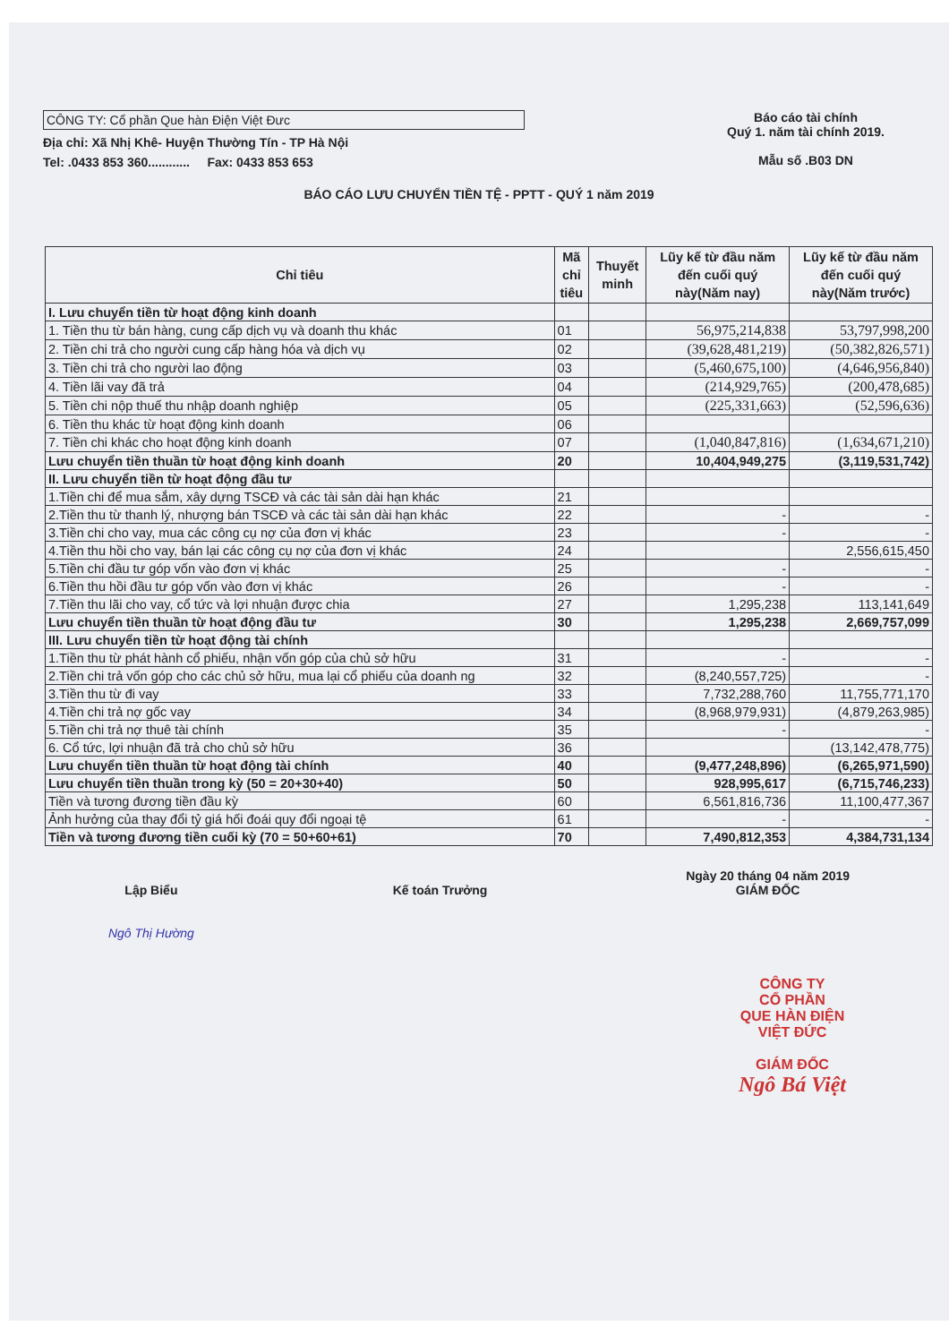CÔNG TY: Cổ phần Que hàn Điện Việt Đưc
Địa chỉ: Xã Nhị Khê- Huyện Thường Tín - TP Hà Nội
Tel: .0433 853 360............ Fax: 0433 853 653
Báo cáo tài chính
Quý 1. năm tài chính 2019.
Mẫu số .B03 DN
BÁO CÁO LƯU CHUYỂN TIỀN TỆ - PPTT - QUÝ 1 năm 2019
| Chỉ tiêu | Mã chỉ tiêu | Thuyết minh | Lũy kế từ đầu năm đến cuối quý này(Năm nay) | Lũy kế từ đầu năm đến cuối quý này(Năm trước) |
| --- | --- | --- | --- | --- |
| I. Lưu chuyển tiền từ hoạt động kinh doanh | | | | |
| 1. Tiền thu từ bán hàng, cung cấp dịch vụ và doanh thu khác | 01 | | 56,975,214,838 | 53,797,998,200 |
| 2. Tiền chi trả cho người cung cấp hàng hóa và dịch vụ | 02 | | (39,628,481,219) | (50,382,826,571) |
| 3. Tiền chi trả cho người lao động | 03 | | (5,460,675,100) | (4,646,956,840) |
| 4. Tiền lãi vay đã trả | 04 | | (214,929,765) | (200,478,685) |
| 5. Tiền chi nộp thuế thu nhập doanh nghiệp | 05 | | (225,331,663) | (52,596,636) |
| 6. Tiền thu khác từ hoạt động kinh doanh | 06 | | | |
| 7. Tiền chi khác cho hoạt động kinh doanh | 07 | | (1,040,847,816) | (1,634,671,210) |
| Lưu chuyển tiền thuần từ hoạt động kinh doanh | 20 | | 10,404,949,275 | (3,119,531,742) |
| II. Lưu chuyển tiền từ hoạt động đầu tư | | | | |
| 1.Tiền chi để mua sắm, xây dựng TSCĐ và các tài sản dài hạn khác | 21 | | | |
| 2.Tiền thu từ thanh lý, nhượng bán TSCĐ và các tài sản dài hạn khác | 22 | | - | - |
| 3.Tiền chi cho vay, mua các công cụ nợ của đơn vị khác | 23 | | - | - |
| 4.Tiền thu hồi cho vay, bán lại các công cụ nợ của đơn vị khác | 24 | | | 2,556,615,450 |
| 5.Tiền chi đầu tư góp vốn vào đơn vị khác | 25 | | - | - |
| 6.Tiền thu hồi đầu tư góp vốn vào đơn vị khác | 26 | | - | - |
| 7.Tiền thu lãi cho vay, cổ tức và lợi nhuận được chia | 27 | | 1,295,238 | 113,141,649 |
| Lưu chuyển tiền thuần từ hoạt động đầu tư | 30 | | 1,295,238 | 2,669,757,099 |
| III. Lưu chuyển tiền từ hoạt động tài chính | | | | |
| 1.Tiền thu từ phát hành cổ phiếu, nhận vốn góp của chủ sở hữu | 31 | | - | - |
| 2.Tiền chi trả vốn góp cho các chủ sở hữu, mua lại cổ phiếu của doanh ng | 32 | | (8,240,557,725) | - |
| 3.Tiền thu từ đi vay | 33 | | 7,732,288,760 | 11,755,771,170 |
| 4.Tiền chi trả nợ gốc vay | 34 | | (8,968,979,931) | (4,879,263,985) |
| 5.Tiền chi trả nợ thuê tài chính | 35 | | - | - |
| 6. Cổ tức, lợi nhuận đã trả cho chủ sở hữu | 36 | | | (13,142,478,775) |
| Lưu chuyển tiền thuần từ hoạt động tài chính | 40 | | (9,477,248,896) | (6,265,971,590) |
| Lưu chuyển tiền thuần trong kỳ (50 = 20+30+40) | 50 | | 928,995,617 | (6,715,746,233) |
| Tiền và tương đương tiền đầu kỳ | 60 | | 6,561,816,736 | 11,100,477,367 |
| Ảnh hưởng của thay đổi tỷ giá hối đoái quy đổi ngoại tệ | 61 | | - | - |
| Tiền và tương đương tiền cuối kỳ (70 = 50+60+61) | 70 | | 7,490,812,353 | 4,384,731,134 |
Lập Biểu
Ngô Thị Hường
Kế toán Trưởng Ngày 20 tháng 04 năm 2019
GIÁM ĐỐC
CÔNG TY
CỔ PHẦN
QUE HÀN ĐIỆN
VIỆT ĐỨC
GIÁM ĐỐC
Ngô Bá Việt